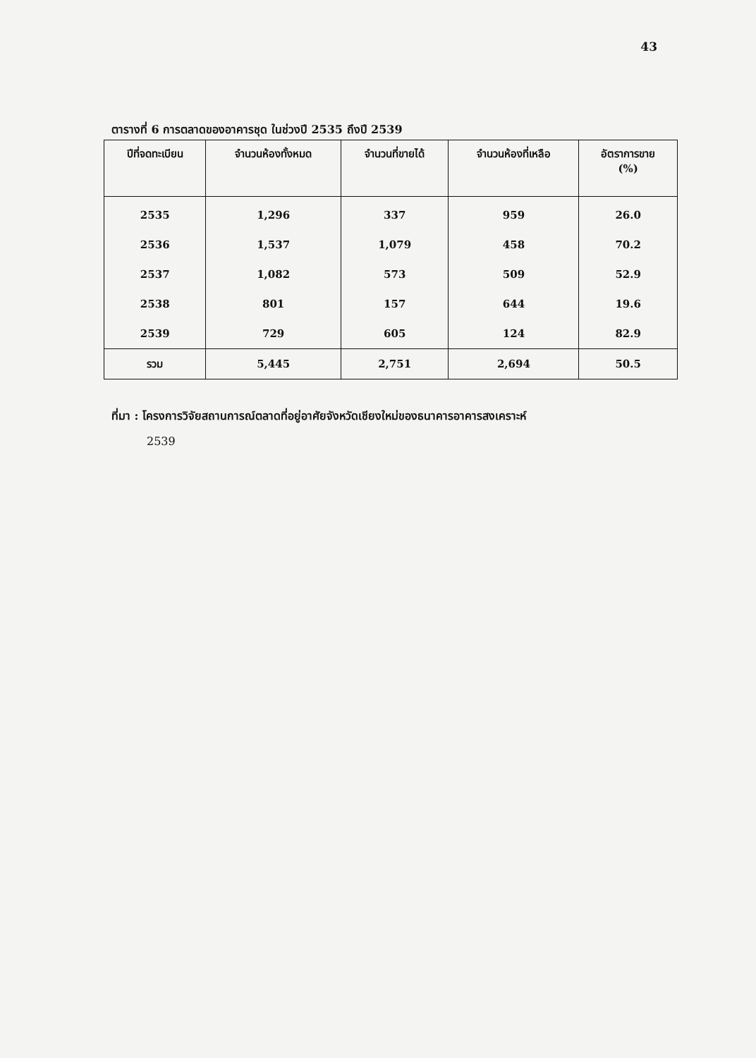43
ตารางที่ 6 การตลาดของอาคารชุด ในช่วงปี 2535 ถึงปี 2539
| ปีที่จดทะเบียน | จำนวนห้องทั้งหมด | จำนวนที่ขายได้ | จำนวนห้องที่เหลือ | อัตราการขาย (%) |
| --- | --- | --- | --- | --- |
| 2535 | 1,296 | 337 | 959 | 26.0 |
| 2536 | 1,537 | 1,079 | 458 | 70.2 |
| 2537 | 1,082 | 573 | 509 | 52.9 |
| 2538 | 801 | 157 | 644 | 19.6 |
| 2539 | 729 | 605 | 124 | 82.9 |
| รวม | 5,445 | 2,751 | 2,694 | 50.5 |
ที่มา : โครงการวิจัยสถานการณ์ตลาดที่อยู่อาศัยจังหวัดเชียงใหม่ของธนาคารอาคารสงเคราะห์
2539